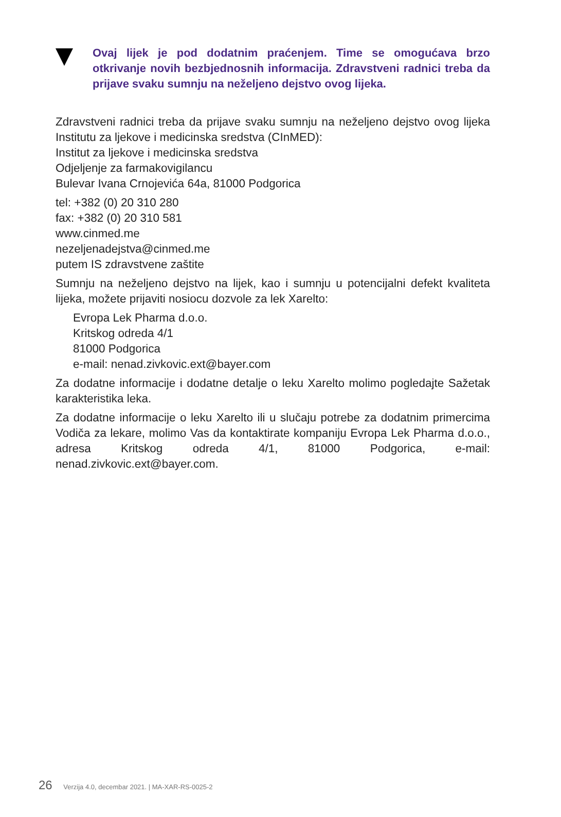Ovaj lijek je pod dodatnim praćenjem. Time se omogućava brzo otkrivanje novih bezbjednosnih informacija. Zdravstveni radnici treba da prijave svaku sumnju na neželjeno dejstvo ovog lijeka.
Zdravstveni radnici treba da prijave svaku sumnju na neželjeno dejstvo ovog lijeka Institutu za ljekove i medicinska sredstva (CInMED):
Institut za ljekove i medicinska sredstva
Odjeljenje za farmakovigilancu
Bulevar Ivana Crnojevića 64a, 81000 Podgorica
tel: +382 (0) 20 310 280
fax: +382 (0) 20 310 581
www.cinmed.me
nezeljenadejstva@cinmed.me
putem IS zdravstvene zaštite
Sumnju na neželjeno dejstvo na lijek, kao i sumnju u potencijalni defekt kvaliteta lijeka, možete prijaviti nosiocu dozvole za lek Xarelto:
Evropa Lek Pharma d.o.o.
Kritskog odreda 4/1
81000 Podgorica
e-mail: nenad.zivkovic.ext@bayer.com
Za dodatne informacije i dodatne detalje o leku Xarelto molimo pogledajte Sažetak karakteristika leka.
Za dodatne informacije o leku Xarelto ili u slučaju potrebe za dodatnim primercima Vodiča za lekare, molimo Vas da kontaktirate kompaniju Evropa Lek Pharma d.o.o., adresa Kritskog odreda 4/1, 81000 Podgorica, e-mail: nenad.zivkovic.ext@bayer.com.
26 Verzija 4.0, decembar 2021. | MA-XAR-RS-0025-2